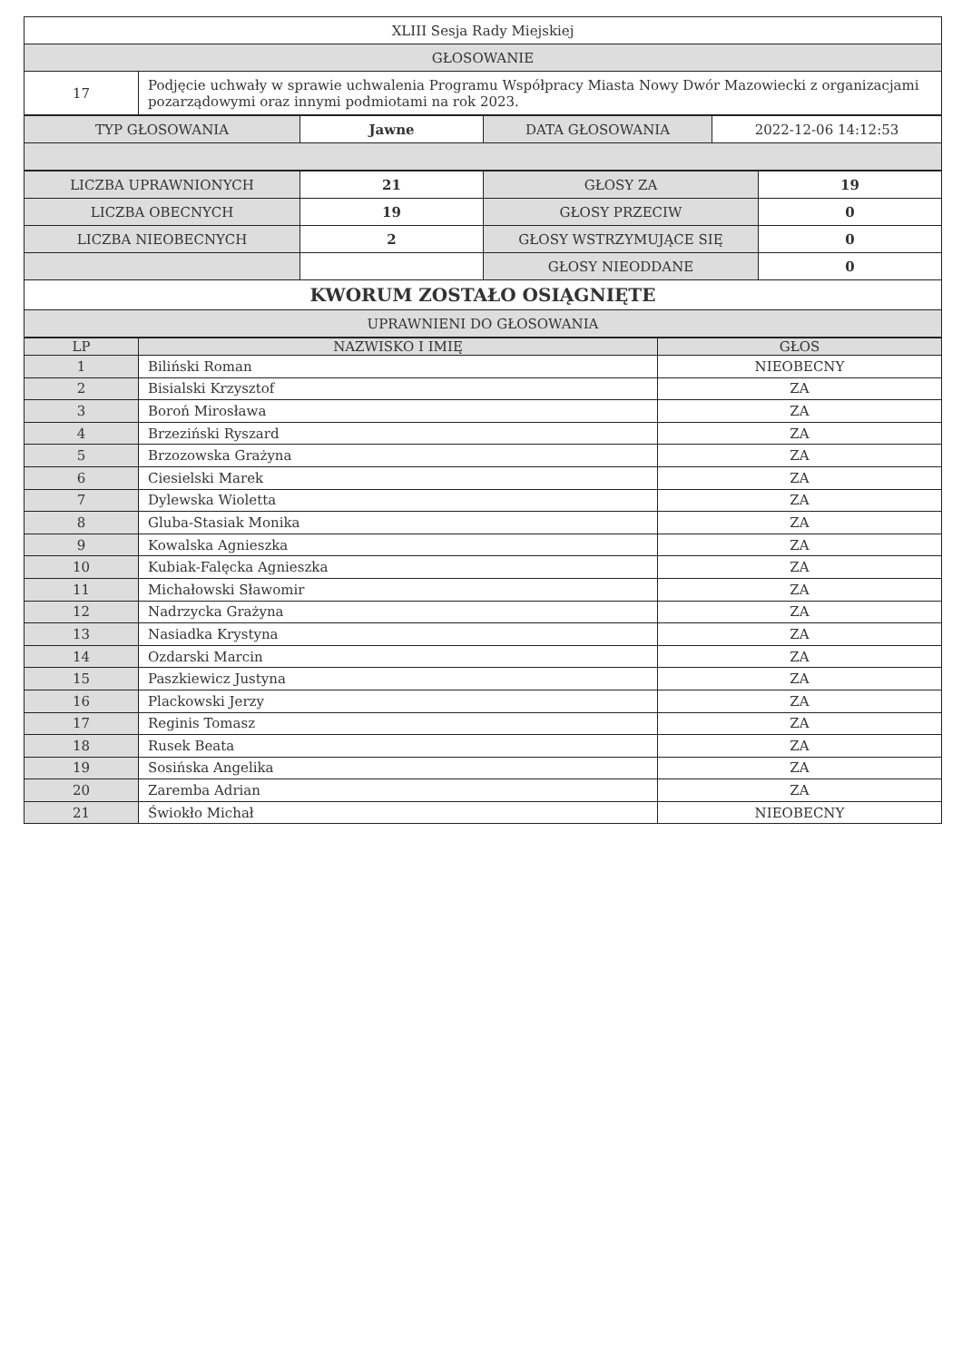| XLIII Sesja Rady Miejskiej | |
| GŁOSOWANIE | |
| 17 | Podjęcie uchwały w sprawie uchwalenia Programu Współpracy Miasta Nowy Dwór Mazowiecki z organizacjami pozarządowymi oraz innymi podmiotami na rok 2023. |
| TYP GŁOSOWANIA | Jawne | DATA GŁOSOWANIA | 2022-12-06 14:12:53 |
| LICZBA UPRAWNIONYCH | 21 | GŁOSY ZA | 19 |
| LICZBA OBECNYCH | 19 | GŁOSY PRZECIW | 0 |
| LICZBA NIEOBECNYCH | 2 | GŁOSY WSTRZYMUJĄCE SIĘ | 0 |
| | | GŁOSY NIEODDANE | 0 |
| KWORUM ZOSTAŁO OSIĄGNIĘTE | | | |
| UPRAWNIENI DO GŁOSOWANIA | | | |
| LP | NAZWISKO I IMIĘ | GŁOS |
| --- | --- | --- |
| 1 | Biliński Roman | NIEOBECNY |
| 2 | Bisialski Krzysztof | ZA |
| 3 | Boroń Mirosława | ZA |
| 4 | Brzeziński Ryszard | ZA |
| 5 | Brzozowska Grażyna | ZA |
| 6 | Ciesielski Marek | ZA |
| 7 | Dylewska Wioletta | ZA |
| 8 | Gluba-Stasiak Monika | ZA |
| 9 | Kowalska Agnieszka | ZA |
| 10 | Kubiak-Falęcka Agnieszka | ZA |
| 11 | Michałowski Sławomir | ZA |
| 12 | Nadrzycka Grażyna | ZA |
| 13 | Nasiadka Krystyna | ZA |
| 14 | Ozdarski Marcin | ZA |
| 15 | Paszkiewicz Justyna | ZA |
| 16 | Plackowski Jerzy | ZA |
| 17 | Reginis Tomasz | ZA |
| 18 | Rusek Beata | ZA |
| 19 | Sosińska Angelika | ZA |
| 20 | Zaremba Adrian | ZA |
| 21 | Świokło Michał | NIEOBECNY |